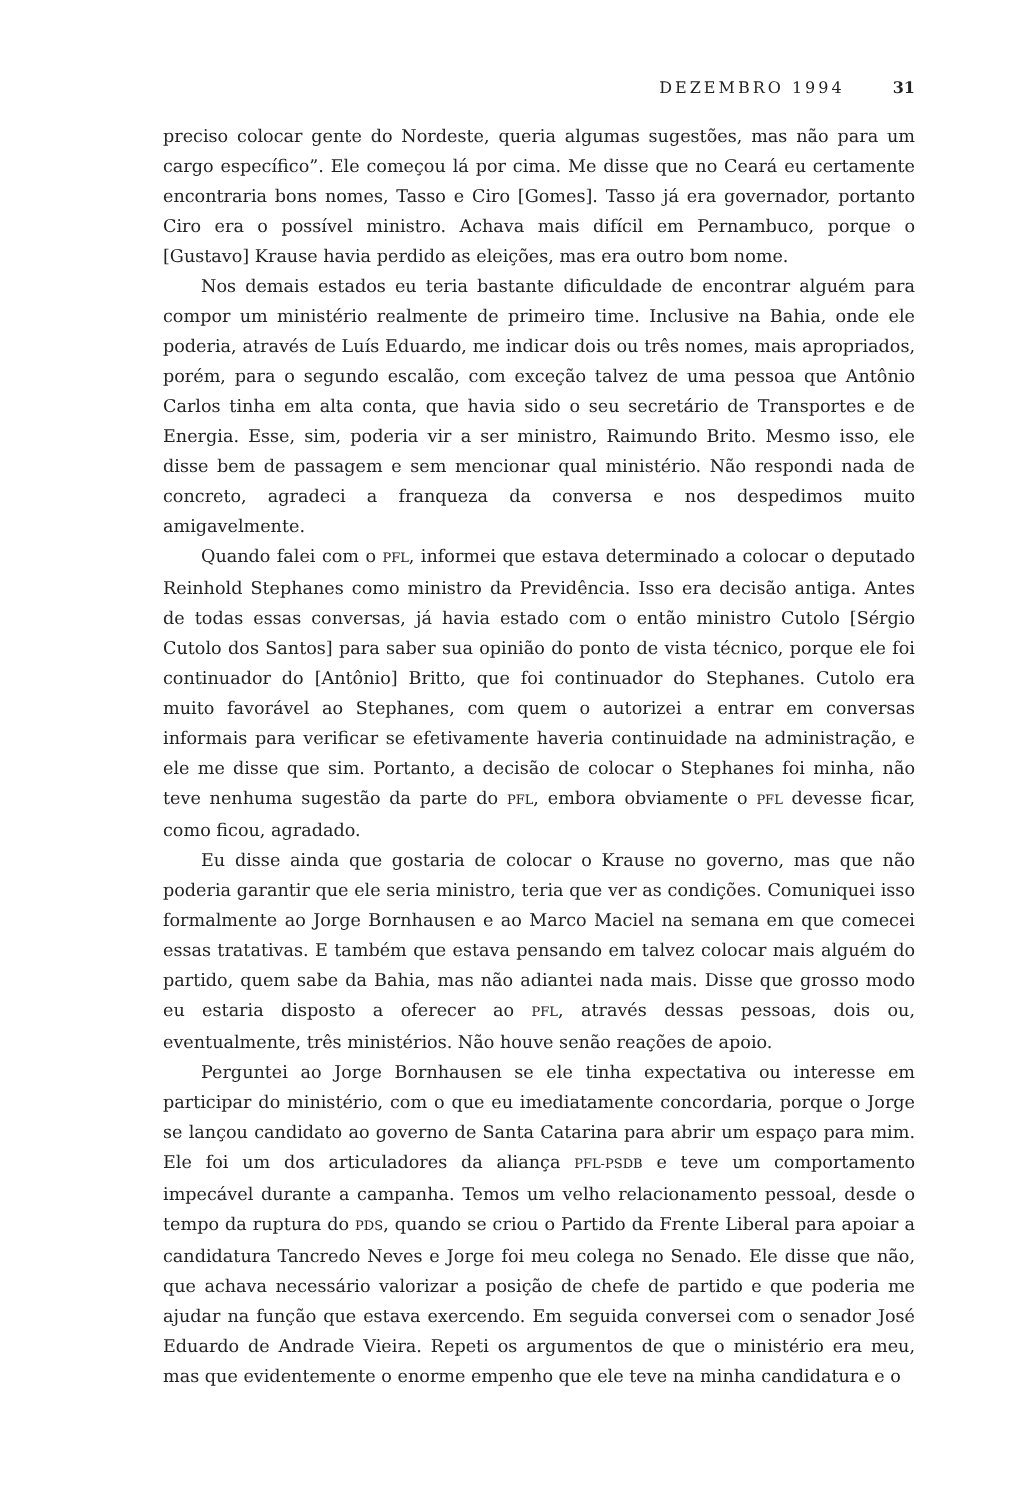DEZEMBRO 1994 31
preciso colocar gente do Nordeste, queria algumas sugestões, mas não para um cargo específico”. Ele começou lá por cima. Me disse que no Ceará eu certamente encontraria bons nomes, Tasso e Ciro [Gomes]. Tasso já era governador, portanto Ciro era o possível ministro. Achava mais difícil em Pernambuco, porque o [Gustavo] Krause havia perdido as eleições, mas era outro bom nome.
Nos demais estados eu teria bastante dificuldade de encontrar alguém para compor um ministério realmente de primeiro time. Inclusive na Bahia, onde ele poderia, através de Luís Eduardo, me indicar dois ou três nomes, mais apropriados, porém, para o segundo escalão, com exceção talvez de uma pessoa que Antônio Carlos tinha em alta conta, que havia sido o seu secretário de Transportes e de Energia. Esse, sim, poderia vir a ser ministro, Raimundo Brito. Mesmo isso, ele disse bem de passagem e sem mencionar qual ministério. Não respondi nada de concreto, agradeci a franqueza da conversa e nos despedimos muito amigavelmente.
Quando falei com o PFL, informei que estava determinado a colocar o deputado Reinhold Stephanes como ministro da Previdência. Isso era decisão antiga. Antes de todas essas conversas, já havia estado com o então ministro Cutolo [Sérgio Cutolo dos Santos] para saber sua opinião do ponto de vista técnico, porque ele foi continuador do [Antônio] Britto, que foi continuador do Stephanes. Cutolo era muito favorável ao Stephanes, com quem o autorizei a entrar em conversas informais para verificar se efetivamente haveria continuidade na administração, e ele me disse que sim. Portanto, a decisão de colocar o Stephanes foi minha, não teve nenhuma sugestão da parte do PFL, embora obviamente o PFL devesse ficar, como ficou, agradado.
Eu disse ainda que gostaria de colocar o Krause no governo, mas que não poderia garantir que ele seria ministro, teria que ver as condições. Comuniquei isso formalmente ao Jorge Bornhausen e ao Marco Maciel na semana em que comecei essas tratativas. E também que estava pensando em talvez colocar mais alguém do partido, quem sabe da Bahia, mas não adiantei nada mais. Disse que grosso modo eu estaria disposto a oferecer ao PFL, através dessas pessoas, dois ou, eventualmente, três ministérios. Não houve senão reações de apoio.
Perguntei ao Jorge Bornhausen se ele tinha expectativa ou interesse em participar do ministério, com o que eu imediatamente concordaria, porque o Jorge se lançou candidato ao governo de Santa Catarina para abrir um espaço para mim. Ele foi um dos articuladores da aliança PFL-PSDB e teve um comportamento impecável durante a campanha. Temos um velho relacionamento pessoal, desde o tempo da ruptura do PDS, quando se criou o Partido da Frente Liberal para apoiar a candidatura Tancredo Neves e Jorge foi meu colega no Senado. Ele disse que não, que achava necessário valorizar a posição de chefe de partido e que poderia me ajudar na função que estava exercendo. Em seguida conversei com o senador José Eduardo de Andrade Vieira. Repeti os argumentos de que o ministério era meu, mas que evidentemente o enorme empenho que ele teve na minha candidatura e o